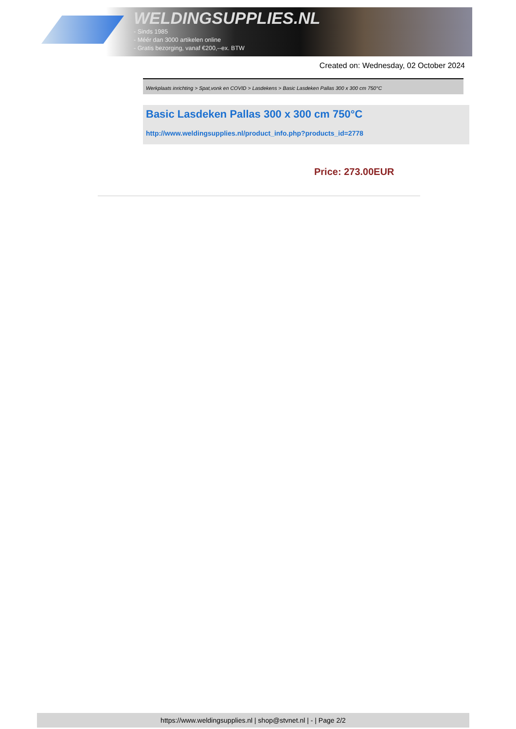WELDINGSUPPLIES.NL
- Sinds 1985
- Méér dan 3000 artikelen online
- Gratis bezorging, vanaf €200,--ex. BTW
Created on: Wednesday, 02 October 2024
Werkplaats inrichting > Spat,vonk en COVID > Lasdekens > Basic Lasdeken Pallas 300 x 300 cm 750°C
Basic Lasdeken Pallas 300 x 300 cm 750°C
http://www.weldingsupplies.nl/product_info.php?products_id=2778
Price: 273.00EUR
https://www.weldingsupplies.nl | shop@stvnet.nl | - | Page 2/2